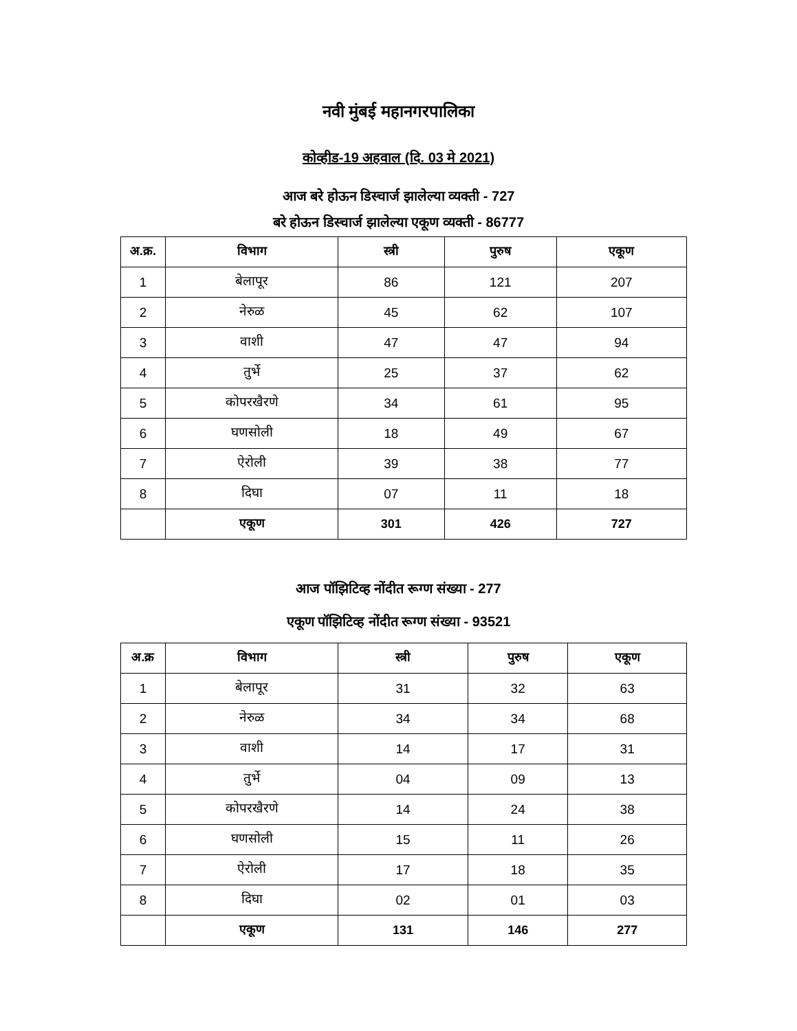नवी मुंबई महानगरपालिका
कोव्हीड-19 अहवाल (दि. 03 मे 2021)
आज बरे होऊन डिस्चार्ज झालेल्या व्यक्ती - 727
बरे होऊन डिस्चार्ज झालेल्या एकूण व्यक्ती - 86777
| अ.क्र. | विभाग | स्त्री | पुरुष | एकूण |
| --- | --- | --- | --- | --- |
| 1 | बेलापूर | 86 | 121 | 207 |
| 2 | नेरुळ | 45 | 62 | 107 |
| 3 | वाशी | 47 | 47 | 94 |
| 4 | तुर्भे | 25 | 37 | 62 |
| 5 | कोपरखैरणे | 34 | 61 | 95 |
| 6 | घणसोली | 18 | 49 | 67 |
| 7 | ऐरोली | 39 | 38 | 77 |
| 8 | दिघा | 07 | 11 | 18 |
| | एकूण | 301 | 426 | 727 |
आज पॉझिटिव्ह नोंदीत रूग्ण संख्या - 277
एकूण पॉझिटिव्ह नोंदीत रूग्ण संख्या - 93521
| अ.क्र | विभाग | स्त्री | पुरुष | एकूण |
| --- | --- | --- | --- | --- |
| 1 | बेलापूर | 31 | 32 | 63 |
| 2 | नेरुळ | 34 | 34 | 68 |
| 3 | वाशी | 14 | 17 | 31 |
| 4 | तुर्भे | 04 | 09 | 13 |
| 5 | कोपरखैरणे | 14 | 24 | 38 |
| 6 | घणसोली | 15 | 11 | 26 |
| 7 | ऐरोली | 17 | 18 | 35 |
| 8 | दिघा | 02 | 01 | 03 |
| | एकूण | 131 | 146 | 277 |